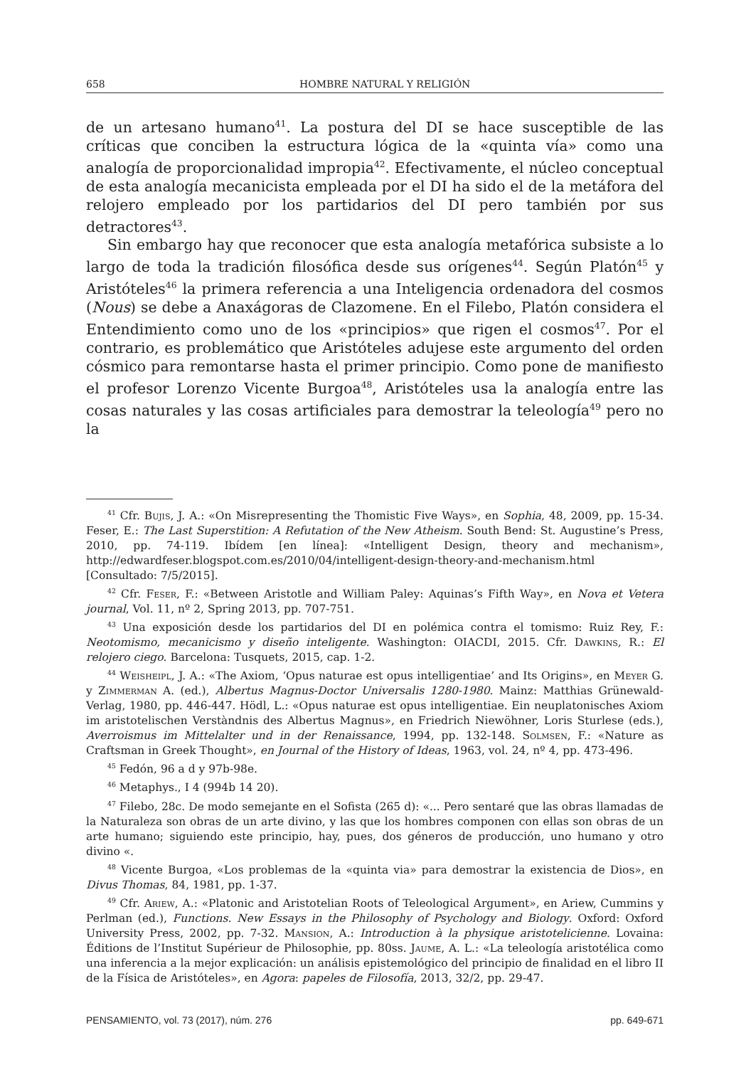658 HOMBRE NATURAL Y RELIGIÓN
de un artesano humano<sup>41</sup>. La postura del DI se hace susceptible de las críticas que conciben la estructura lógica de la «quinta vía» como una analogía de proporcionalidad impropia<sup>42</sup>. Efectivamente, el núcleo conceptual de esta analogía mecanicista empleada por el DI ha sido el de la metáfora del relojero empleado por los partidarios del DI pero también por sus detractores<sup>43</sup>.
Sin embargo hay que reconocer que esta analogía metafórica subsiste a lo largo de toda la tradición filosófica desde sus orígenes<sup>44</sup>. Según Platón<sup>45</sup> y Aristóteles<sup>46</sup> la primera referencia a una Inteligencia ordenadora del cosmos (Nous) se debe a Anaxágoras de Clazomene. En el Filebo, Platón considera el Entendimiento como uno de los «principios» que rigen el cosmos<sup>47</sup>. Por el contrario, es problemático que Aristóteles adujese este argumento del orden cósmico para remontarse hasta el primer principio. Como pone de manifiesto el profesor Lorenzo Vicente Burgoa<sup>48</sup>, Aristóteles usa la analogía entre las cosas naturales y las cosas artificiales para demostrar la teleología<sup>49</sup> pero no la
<sup>41</sup> Cfr. Bujis, J. A.: «On Misrepresenting the Thomistic Five Ways», en Sophia, 48, 2009, pp. 15-34. Feser, E.: The Last Superstition: A Refutation of the New Atheism. South Bend: St. Augustine’s Press, 2010, pp. 74-119. Ibídem [en línea]: «Intelligent Design, theory and mechanism», http://edwardfeser.blogspot.com.es/2010/04/intelligent-design-theory-and-mechanism.html [Consultado: 7/5/2015].
<sup>42</sup> Cfr. Feser, F.: «Between Aristotle and William Paley: Aquinas’s Fifth Way», en Nova et Vetera journal, Vol. 11, nº 2, Spring 2013, pp. 707-751.
<sup>43</sup> Una exposición desde los partidarios del DI en polémica contra el tomismo: Ruiz Rey, F.: Neotomismo, mecanicismo y diseño inteligente. Washington: OIACDI, 2015. Cfr. Dawkins, R.: El relojero ciego. Barcelona: Tusquets, 2015, cap. 1-2.
<sup>44</sup> Weisheipl, J. A.: «The Axiom, ‘Opus naturae est opus intelligentiae’ and Its Origins», en Meyer G. y Zimmerman A. (ed.), Albertus Magnus-Doctor Universalis 1280-1980. Mainz: Matthias Grünewald-Verlag, 1980, pp. 446-447. Hödl, L.: «Opus naturae est opus intelligentiae. Ein neuplatonisches Axiom im aristotelischen Verstàndnis des Albertus Magnus», en Friedrich Niewöhner, Loris Sturlese (eds.), Averroismus im Mittelalter und in der Renaissance, 1994, pp. 132-148. Solmsen, F.: «Nature as Craftsman in Greek Thought», en Journal of the History of Ideas, 1963, vol. 24, nº 4, pp. 473-496.
<sup>45</sup> Fedón, 96 a d y 97b-98e.
<sup>46</sup> Metaphys., I 4 (994b 14 20).
<sup>47</sup> Filebo, 28c. De modo semejante en el Sofista (265 d): «... Pero sentaré que las obras llamadas de la Naturaleza son obras de un arte divino, y las que los hombres componen con ellas son obras de un arte humano; siguiendo este principio, hay, pues, dos géneros de producción, uno humano y otro divino «.
<sup>48</sup> Vicente Burgoa, «Los problemas de la «quinta via» para demostrar la existencia de Dios», en Divus Thomas, 84, 1981, pp. 1-37.
<sup>49</sup> Cfr. Ariew, A.: «Platonic and Aristotelian Roots of Teleological Argument», en Ariew, Cummins y Perlman (ed.), Functions. New Essays in the Philosophy of Psychology and Biology. Oxford: Oxford University Press, 2002, pp. 7-32. Mansion, A.: Introduction à la physique aristotelicienne. Lovaina: Éditions de l’Institut Supérieur de Philosophie, pp. 80ss. Jaume, A. L.: «La teleología aristotélica como una inferencia a la mejor explicación: un análisis epistemológico del principio de finalidad en el libro II de la Física de Aristóteles», en Agora: papeles de Filosofía, 2013, 32/2, pp. 29-47.
PENSAMIENTO, vol. 73 (2017), núm. 276 pp. 649-671